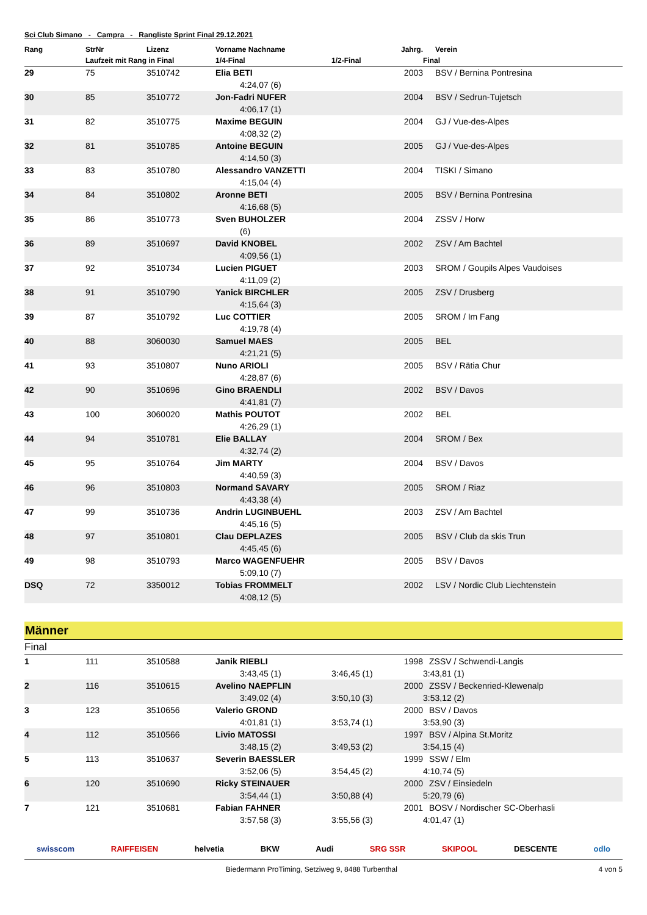Sci Club Simano - Campra - Rangliste Sprint Final 29.12.2021
| Rang | StrNr | Lizenz | Vorname Nachname | Jahrg. | Verein |
| --- | --- | --- | --- | --- | --- |
| | Laufzeit mit Rang in Final | | 1/4-Final | 1/2-Final | Final |
| 29 | 75 | 3510742 | Elia BETI | 2003 | BSV / Bernina Pontresina |
| | | | 4:24,07 (6) | | |
| 30 | 85 | 3510772 | Jon-Fadri NUFER | 2004 | BSV / Sedrun-Tujetsch |
| | | | 4:06,17 (1) | | |
| 31 | 82 | 3510775 | Maxime BEGUIN | 2004 | GJ / Vue-des-Alpes |
| | | | 4:08,32 (2) | | |
| 32 | 81 | 3510785 | Antoine BEGUIN | 2005 | GJ / Vue-des-Alpes |
| | | | 4:14,50 (3) | | |
| 33 | 83 | 3510780 | Alessandro VANZETTI | 2004 | TISKI / Simano |
| | | | 4:15,04 (4) | | |
| 34 | 84 | 3510802 | Aronne BETI | 2005 | BSV / Bernina Pontresina |
| | | | 4:16,68 (5) | | |
| 35 | 86 | 3510773 | Sven BUHOLZER | 2004 | ZSSV / Horw |
| | | | (6) | | |
| 36 | 89 | 3510697 | David KNOBEL | 2002 | ZSV / Am Bachtel |
| | | | 4:09,56 (1) | | |
| 37 | 92 | 3510734 | Lucien PIGUET | 2003 | SROM / Goupils Alpes Vaudoises |
| | | | 4:11,09 (2) | | |
| 38 | 91 | 3510790 | Yanick BIRCHLER | 2005 | ZSV / Drusberg |
| | | | 4:15,64 (3) | | |
| 39 | 87 | 3510792 | Luc COTTIER | 2005 | SROM / Im Fang |
| | | | 4:19,78 (4) | | |
| 40 | 88 | 3060030 | Samuel MAES | 2005 | BEL |
| | | | 4:21,21 (5) | | |
| 41 | 93 | 3510807 | Nuno ARIOLI | 2005 | BSV / Rätia Chur |
| | | | 4:28,87 (6) | | |
| 42 | 90 | 3510696 | Gino BRAENDLI | 2002 | BSV / Davos |
| | | | 4:41,81 (7) | | |
| 43 | 100 | 3060020 | Mathis POUTOT | 2002 | BEL |
| | | | 4:26,29 (1) | | |
| 44 | 94 | 3510781 | Elie BALLAY | 2004 | SROM / Bex |
| | | | 4:32,74 (2) | | |
| 45 | 95 | 3510764 | Jim MARTY | 2004 | BSV / Davos |
| | | | 4:40,59 (3) | | |
| 46 | 96 | 3510803 | Normand SAVARY | 2005 | SROM / Riaz |
| | | | 4:43,38 (4) | | |
| 47 | 99 | 3510736 | Andrin LUGINBUEHL | 2003 | ZSV / Am Bachtel |
| | | | 4:45,16 (5) | | |
| 48 | 97 | 3510801 | Clau DEPLAZES | 2005 | BSV / Club da skis Trun |
| | | | 4:45,45 (6) | | |
| 49 | 98 | 3510793 | Marco WAGENFUEHR | 2005 | BSV / Davos |
| | | | 5:09,10 (7) | | |
| DSQ | 72 | 3350012 | Tobias FROMMELT | 2002 | LSV / Nordic Club Liechtenstein |
| | | | 4:08,12 (5) | | |
Männer
Final
| 1 | 111 | 3510588 | Janik RIEBLI | 1998 | ZSSV / Schwendi-Langis |
| | | | 3:43,45 (1) | 3:46,45 (1) | 3:43,81 (1) |
| 2 | 116 | 3510615 | Avelino NAEPFLIN | 2000 | ZSSV / Beckenried-Klewenalp |
| | | | 3:49,02 (4) | 3:50,10 (3) | 3:53,12 (2) |
| 3 | 123 | 3510656 | Valerio GROND | 2000 | BSV / Davos |
| | | | 4:01,81 (1) | 3:53,74 (1) | 3:53,90 (3) |
| 4 | 112 | 3510566 | Livio MATOSSI | 1997 | BSV / Alpina St.Moritz |
| | | | 3:48,15 (2) | 3:49,53 (2) | 3:54,15 (4) |
| 5 | 113 | 3510637 | Severin BAESSLER | 1999 | SSW / Elm |
| | | | 3:52,06 (5) | 3:54,45 (2) | 4:10,74 (5) |
| 6 | 120 | 3510690 | Ricky STEINAUER | 2000 | ZSV / Einsiedeln |
| | | | 3:54,44 (1) | 3:50,88 (4) | 5:20,79 (6) |
| 7 | 121 | 3510681 | Fabian FAHNER | 2001 | BOSV / Nordischer SC-Oberhasli |
| | | | 3:57,58 (3) | 3:55,56 (3) | 4:01,47 (1) |
swisscom RAIFFEISEN helvetia BKW Audi SRG SSR SKIPOOL DESCENTE odlo
Biedermann ProTiming, Setziweg 9, 8488 Turbenthal 4 von 5